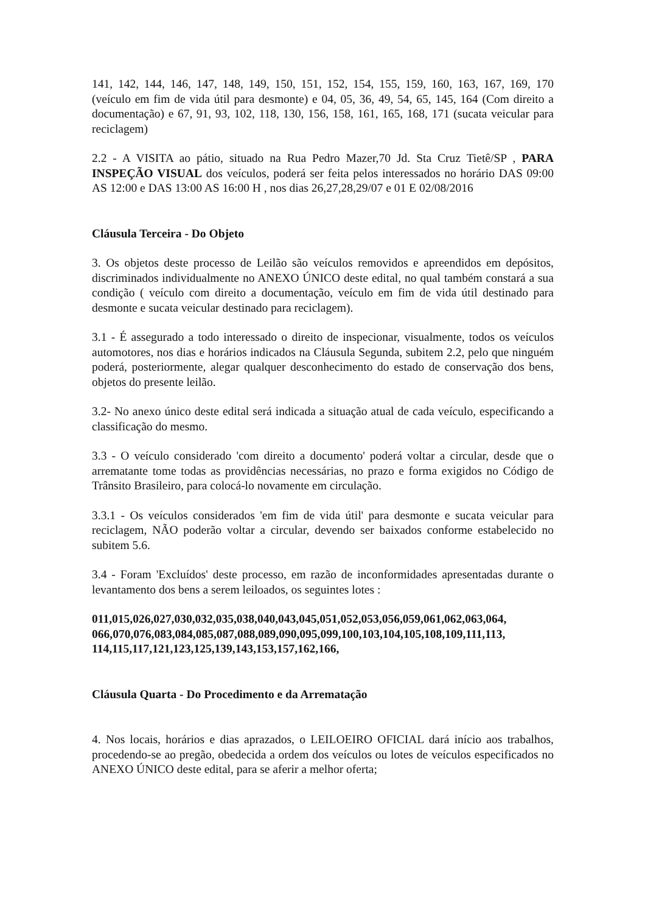141, 142, 144, 146, 147, 148, 149, 150, 151, 152, 154, 155, 159, 160, 163, 167, 169, 170 (veículo em fim de vida útil para desmonte) e 04, 05, 36, 49, 54, 65, 145, 164 (Com direito a documentação) e 67, 91, 93, 102, 118, 130, 156, 158, 161, 165, 168, 171 (sucata veicular para reciclagem)
2.2 - A VISITA ao pátio, situado na Rua Pedro Mazer,70 Jd. Sta Cruz Tietê/SP , PARA INSPEÇÃO VISUAL dos veículos, poderá ser feita pelos interessados no horário DAS 09:00 AS 12:00 e DAS 13:00 AS 16:00 H , nos dias 26,27,28,29/07 e 01 E 02/08/2016
Cláusula Terceira - Do Objeto
3. Os objetos deste processo de Leilão são veículos removidos e apreendidos em depósitos, discriminados individualmente no ANEXO ÚNICO deste edital, no qual também constará a sua condição ( veículo com direito a documentação, veículo em fim de vida útil destinado para desmonte e sucata veicular destinado para reciclagem).
3.1 - É assegurado a todo interessado o direito de inspecionar, visualmente, todos os veículos automotores, nos dias e horários indicados na Cláusula Segunda, subitem 2.2, pelo que ninguém poderá, posteriormente, alegar qualquer desconhecimento do estado de conservação dos bens, objetos do presente leilão.
3.2- No anexo único deste edital será indicada a situação atual de cada veículo, especificando a classificação do mesmo.
3.3 - O veículo considerado 'com direito a documento' poderá voltar a circular, desde que o arrematante tome todas as providências necessárias, no prazo e forma exigidos no Código de Trânsito Brasileiro, para colocá-lo novamente em circulação.
3.3.1 - Os veículos considerados 'em fim de vida útil' para desmonte e sucata veicular para reciclagem, NÃO poderão voltar a circular, devendo ser baixados conforme estabelecido no subitem 5.6.
3.4 - Foram 'Excluídos' deste processo, em razão de inconformidades apresentadas durante o levantamento dos bens a serem leiloados, os seguintes lotes :
011,015,026,027,030,032,035,038,040,043,045,051,052,053,056,059,061,062,063,064, 066,070,076,083,084,085,087,088,089,090,095,099,100,103,104,105,108,109,111,113, 114,115,117,121,123,125,139,143,153,157,162,166,
Cláusula Quarta - Do Procedimento e da Arrematação
4. Nos locais, horários e dias aprazados, o LEILOEIRO OFICIAL dará início aos trabalhos, procedendo-se ao pregão, obedecida a ordem dos veículos ou lotes de veículos especificados no ANEXO ÚNICO deste edital, para se aferir a melhor oferta;